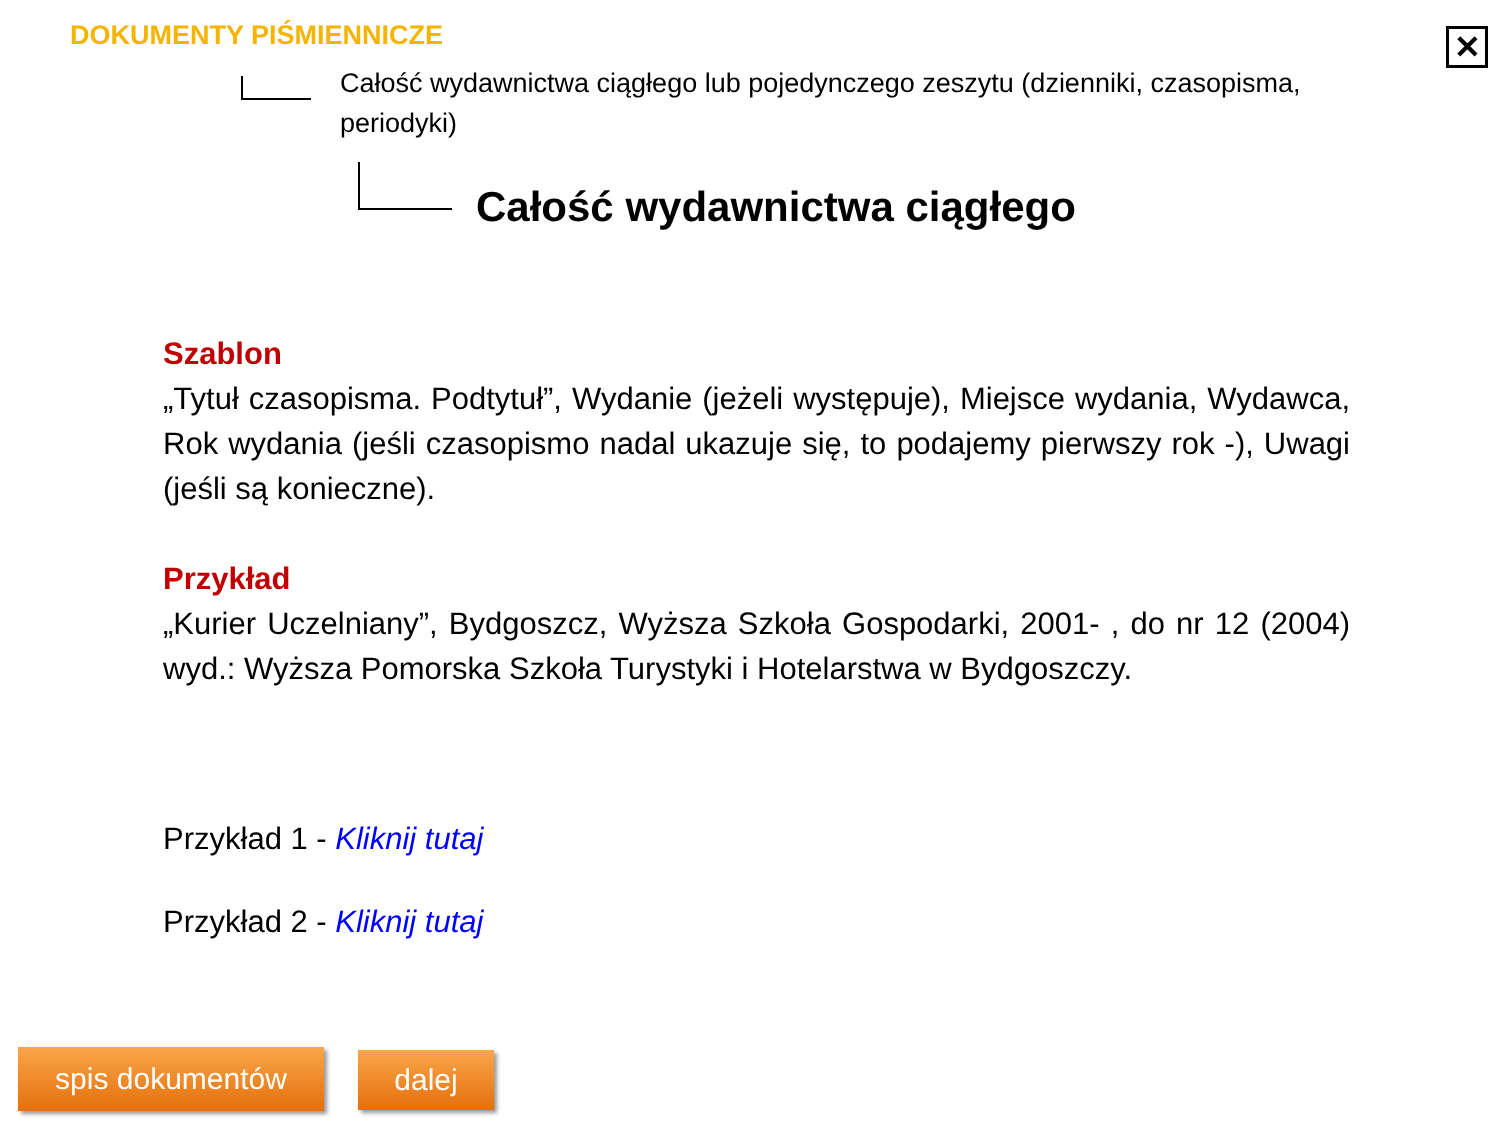✕
DOKUMENTY PIŚMIENNICZE
Całość wydawnictwa ciągłego lub pojedynczego zeszytu (dzienniki, czasopisma, periodyki)
Całość wydawnictwa ciągłego
Szablon
„Tytuł czasopisma. Podtytuł”, Wydanie (jeżeli występuje), Miejsce wydania, Wydawca, Rok wydania (jeśli czasopismo nadal ukazuje się, to podajemy pierwszy rok -), Uwagi (jeśli są konieczne).
Przykład
„Kurier Uczelniany”, Bydgoszcz, Wyższa Szkoła Gospodarki, 2001- , do nr 12 (2004) wyd.: Wyższa Pomorska Szkoła Turystyki i Hotelarstwa w Bydgoszczy.
Przykład 1 - Kliknij tutaj
Przykład 2 - Kliknij tutaj
spis dokumentów dalej